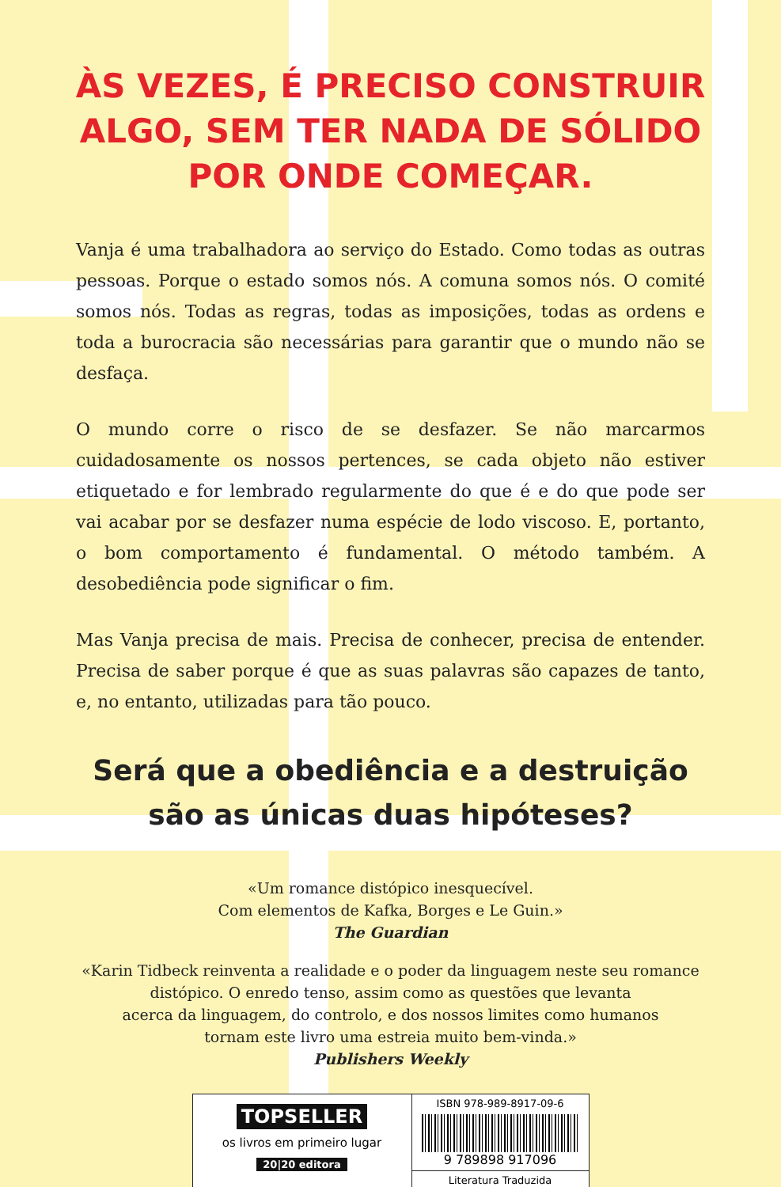ÀS VEZES, É PRECISO CONSTRUIR
ALGO, SEM TER NADA DE SÓLIDO
POR ONDE COMEÇAR.
Vanja é uma trabalhadora ao serviço do Estado. Como todas as outras pessoas. Porque o estado somos nós. A comuna somos nós. O comité somos nós. Todas as regras, todas as imposições, todas as ordens e toda a burocracia são necessárias para garantir que o mundo não se desfaça.
O mundo corre o risco de se desfazer. Se não marcarmos cuidadosamente os nossos pertences, se cada objeto não estiver etiquetado e for lembrado regularmente do que é e do que pode ser vai acabar por se desfazer numa espécie de lodo viscoso. E, portanto, o bom comportamento é fundamental. O método também. A desobediência pode significar o fim.
Mas Vanja precisa de mais. Precisa de conhecer, precisa de entender. Precisa de saber porque é que as suas palavras são capazes de tanto, e, no entanto, utilizadas para tão pouco.
Será que a obediência e a destruição
são as únicas duas hipóteses?
«Um romance distópico inesquecível.
Com elementos de Kafka, Borges e Le Guin.»
The Guardian
«Karin Tidbeck reinventa a realidade e o poder da linguagem neste seu romance
distópico. O enredo tenso, assim como as questões que levanta
acerca da linguagem, do controlo, e dos nossos limites como humanos
tornam este livro uma estreia muito bem-vinda.»
Publishers Weekly
TOPSELLER
os livros em primeiro lugar
20|20 editora
ISBN 978-989-8917-09-6
9 789898 917096
Literatura Traduzida